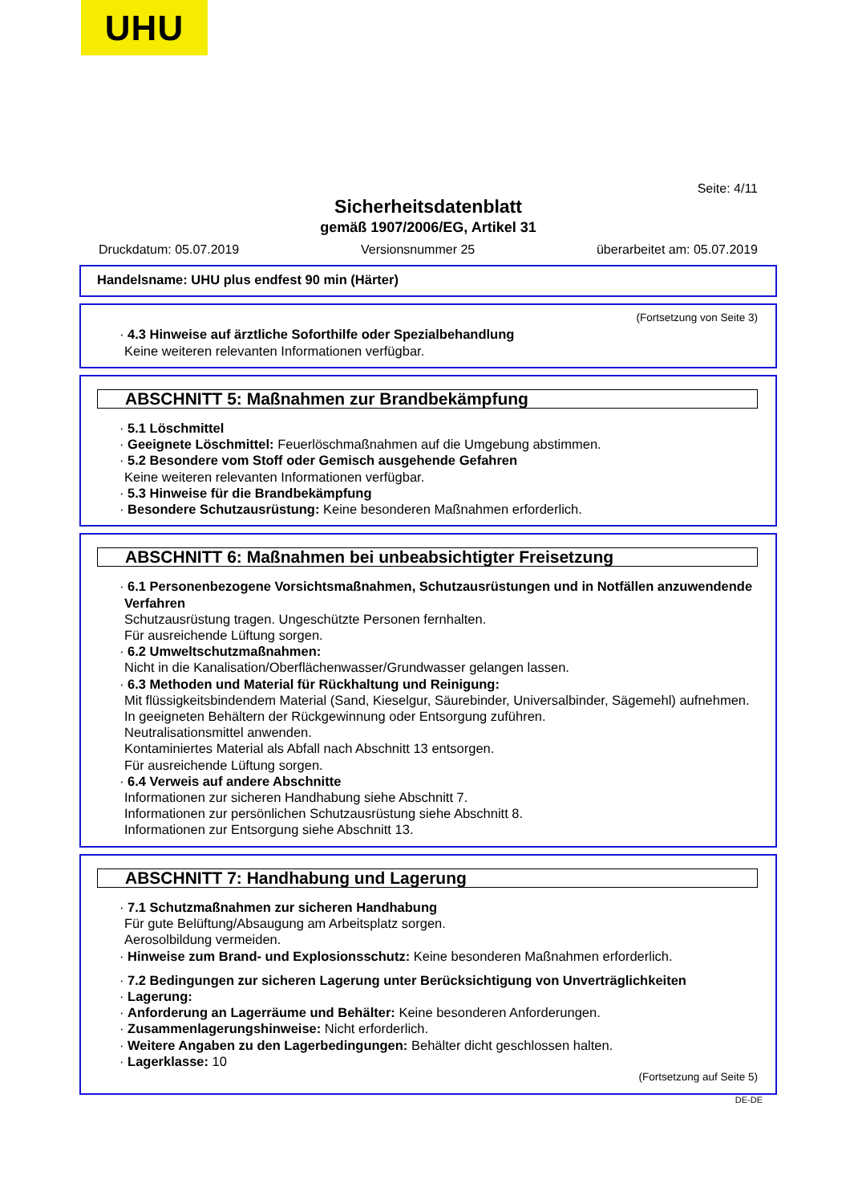UHU
Seite: 4/11
Sicherheitsdatenblatt
gemäß 1907/2006/EG, Artikel 31
Druckdatum: 05.07.2019 Versionsnummer 25 überarbeitet am: 05.07.2019
Handelsname: UHU plus endfest 90 min (Härter)
(Fortsetzung von Seite 3)
· 4.3 Hinweise auf ärztliche Soforthilfe oder Spezialbehandlung
Keine weiteren relevanten Informationen verfügbar.
ABSCHNITT 5: Maßnahmen zur Brandbekämpfung
· 5.1 Löschmittel
· Geeignete Löschmittel: Feuerlöschmaßnahmen auf die Umgebung abstimmen.
· 5.2 Besondere vom Stoff oder Gemisch ausgehende Gefahren
Keine weiteren relevanten Informationen verfügbar.
· 5.3 Hinweise für die Brandbekämpfung
· Besondere Schutzausrüstung: Keine besonderen Maßnahmen erforderlich.
ABSCHNITT 6: Maßnahmen bei unbeabsichtigter Freisetzung
· 6.1 Personenbezogene Vorsichtsmaßnahmen, Schutzausrüstungen und in Notfällen anzuwendende Verfahren
Schutzausrüstung tragen. Ungeschützte Personen fernhalten.
Für ausreichende Lüftung sorgen.
· 6.2 Umweltschutzmaßnahmen:
Nicht in die Kanalisation/Oberflächenwasser/Grundwasser gelangen lassen.
· 6.3 Methoden und Material für Rückhaltung und Reinigung:
Mit flüssigkeitsbindendem Material (Sand, Kieselgur, Säurebinder, Universalbinder, Sägemehl) aufnehmen.
In geeigneten Behältern der Rückgewinnung oder Entsorgung zuführen.
Neutralisationsmittel anwenden.
Kontaminiertes Material als Abfall nach Abschnitt 13 entsorgen.
Für ausreichende Lüftung sorgen.
· 6.4 Verweis auf andere Abschnitte
Informationen zur sicheren Handhabung siehe Abschnitt 7.
Informationen zur persönlichen Schutzausrüstung siehe Abschnitt 8.
Informationen zur Entsorgung siehe Abschnitt 13.
ABSCHNITT 7: Handhabung und Lagerung
· 7.1 Schutzmaßnahmen zur sicheren Handhabung
Für gute Belüftung/Absaugung am Arbeitsplatz sorgen.
Aerosolbildung vermeiden.
· Hinweise zum Brand- und Explosionsschutz: Keine besonderen Maßnahmen erforderlich.
· 7.2 Bedingungen zur sicheren Lagerung unter Berücksichtigung von Unverträglichkeiten
· Lagerung:
· Anforderung an Lagerräume und Behälter: Keine besonderen Anforderungen.
· Zusammenlagerungshinweise: Nicht erforderlich.
· Weitere Angaben zu den Lagerbedingungen: Behälter dicht geschlossen halten.
· Lagerklasse: 10
(Fortsetzung auf Seite 5)
DE-DE